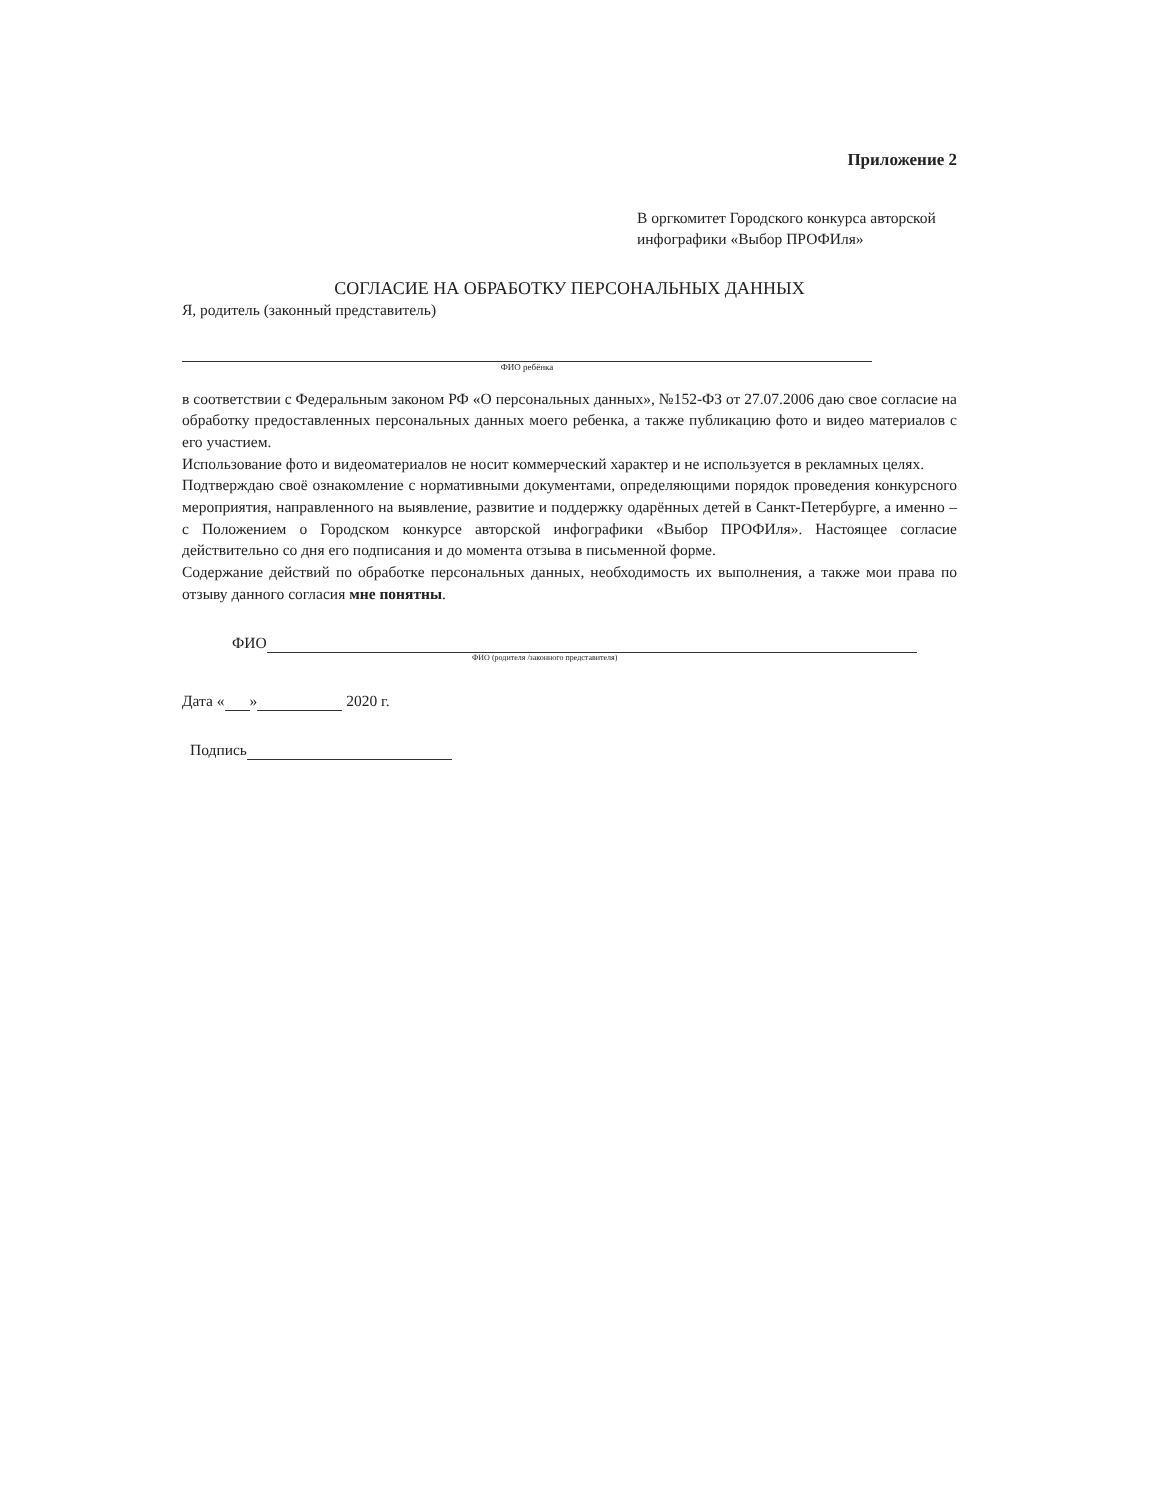Приложение 2
В оргкомитет Городского конкурса авторской инфографики «Выбор ПРОФИля»
СОГЛАСИЕ НА ОБРАБОТКУ ПЕРСОНАЛЬНЫХ ДАННЫХ
Я, родитель (законный представитель)
ФИО ребёнка
в соответствии с Федеральным законом РФ «О персональных данных», №152-ФЗ от 27.07.2006 даю свое согласие на обработку предоставленных персональных данных моего ребенка, а также публикацию фото и видео материалов с его участием.
Использование фото и видеоматериалов не носит коммерческий характер и не используется в рекламных целях.
Подтверждаю своё ознакомление с нормативными документами, определяющими порядок проведения конкурсного мероприятия, направленного на выявление, развитие и поддержку одарённых детей в Санкт-Петербурге, а именно – с Положением о Городском конкурсе авторской инфографики «Выбор ПРОФИля». Настоящее согласие действительно со дня его подписания и до момента отзыва в письменной форме.
Содержание действий по обработке персональных данных, необходимость их выполнения, а также мои права по отзыву данного согласия мне понятны.
ФИО
ФИО (родителя /законного представителя)
Дата « » 2020 г.
Подпись